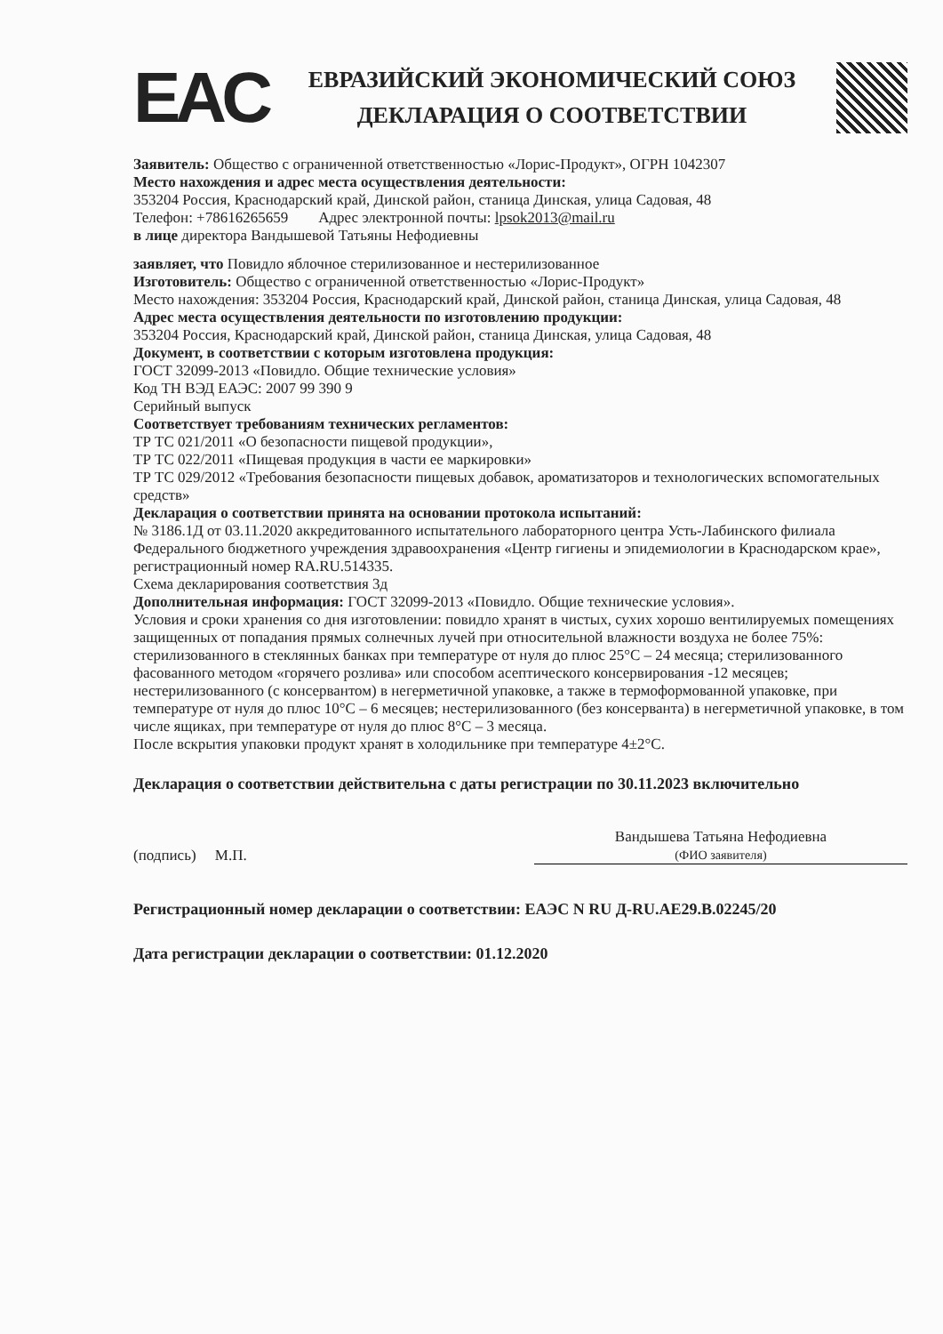EAC
ЕВРАЗИЙСКИЙ ЭКОНОМИЧЕСКИЙ СОЮЗ
ДЕКЛАРАЦИЯ О СООТВЕТСТВИИ
Заявитель: Общество с ограниченной ответственностью «Лорис-Продукт», ОГРН 1042307
Место нахождения и адрес места осуществления деятельности:
353204 Россия, Краснодарский край, Динской район, станица Динская, улица Садовая, 48
Телефон: +78616265659 Адрес электронной почты: lpsok2013@mail.ru
в лице директора Вандышевой Татьяны Нефодиевны
заявляет, что Повидло яблочное стерилизованное и нестерилизованное
Изготовитель: Общество с ограниченной ответственностью «Лорис-Продукт»
Место нахождения: 353204 Россия, Краснодарский край, Динской район, станица Динская, улица Садовая, 48
Адрес места осуществления деятельности по изготовлению продукции:
353204 Россия, Краснодарский край, Динской район, станица Динская, улица Садовая, 48
Документ, в соответствии с которым изготовлена продукция:
ГОСТ 32099-2013 «Повидло. Общие технические условия»
Код ТН ВЭД ЕАЭС: 2007 99 390 9
Серийный выпуск
Соответствует требованиям технических регламентов:
ТР ТС 021/2011 «О безопасности пищевой продукции»,
ТР ТС 022/2011 «Пищевая продукция в части ее маркировки»
ТР ТС 029/2012 «Требования безопасности пищевых добавок, ароматизаторов и технологических вспомогательных средств»
Декларация о соответствии принята на основании протокола испытаний:
№ 3186.1Д от 03.11.2020 аккредитованного испытательного лабораторного центра Усть-Лабинского филиала Федерального бюджетного учреждения здравоохранения «Центр гигиены и эпидемиологии в Краснодарском крае», регистрационный номер RA.RU.514335.
Схема декларирования соответствия 3д
Дополнительная информация: ГОСТ 32099-2013 «Повидло. Общие технические условия».
Условия и сроки хранения со дня изготовлении: повидло хранят в чистых, сухих хорошо вентилируемых помещениях защищенных от попадания прямых солнечных лучей при относительной влажности воздуха не более 75%: стерилизованного в стеклянных банках при температуре от нуля до плюс 25°С – 24 месяца; стерилизованного фасованного методом «горячего розлива» или способом асептического консервирования -12 месяцев; нестерилизованного (с консервантом) в негерметичной упаковке, а также в термоформованной упаковке, при температуре от нуля до плюс 10°С – 6 месяцев; нестерилизованного (без консерванта) в негерметичной упаковке, в том числе ящиках, при температуре от нуля до плюс 8°С – 3 месяца.
После вскрытия упаковки продукт хранят в холодильнике при температуре 4±2°С.
Декларация о соответствии действительна с даты регистрации по 30.11.2023 включительно
(подпись) М.П. Вандышева Татьяна Нефодиевна
(ФИО заявителя)
Регистрационный номер декларации о соответствии: ЕАЭС N RU Д-RU.АЕ29.В.02245/20
Дата регистрации декларации о соответствии: 01.12.2020